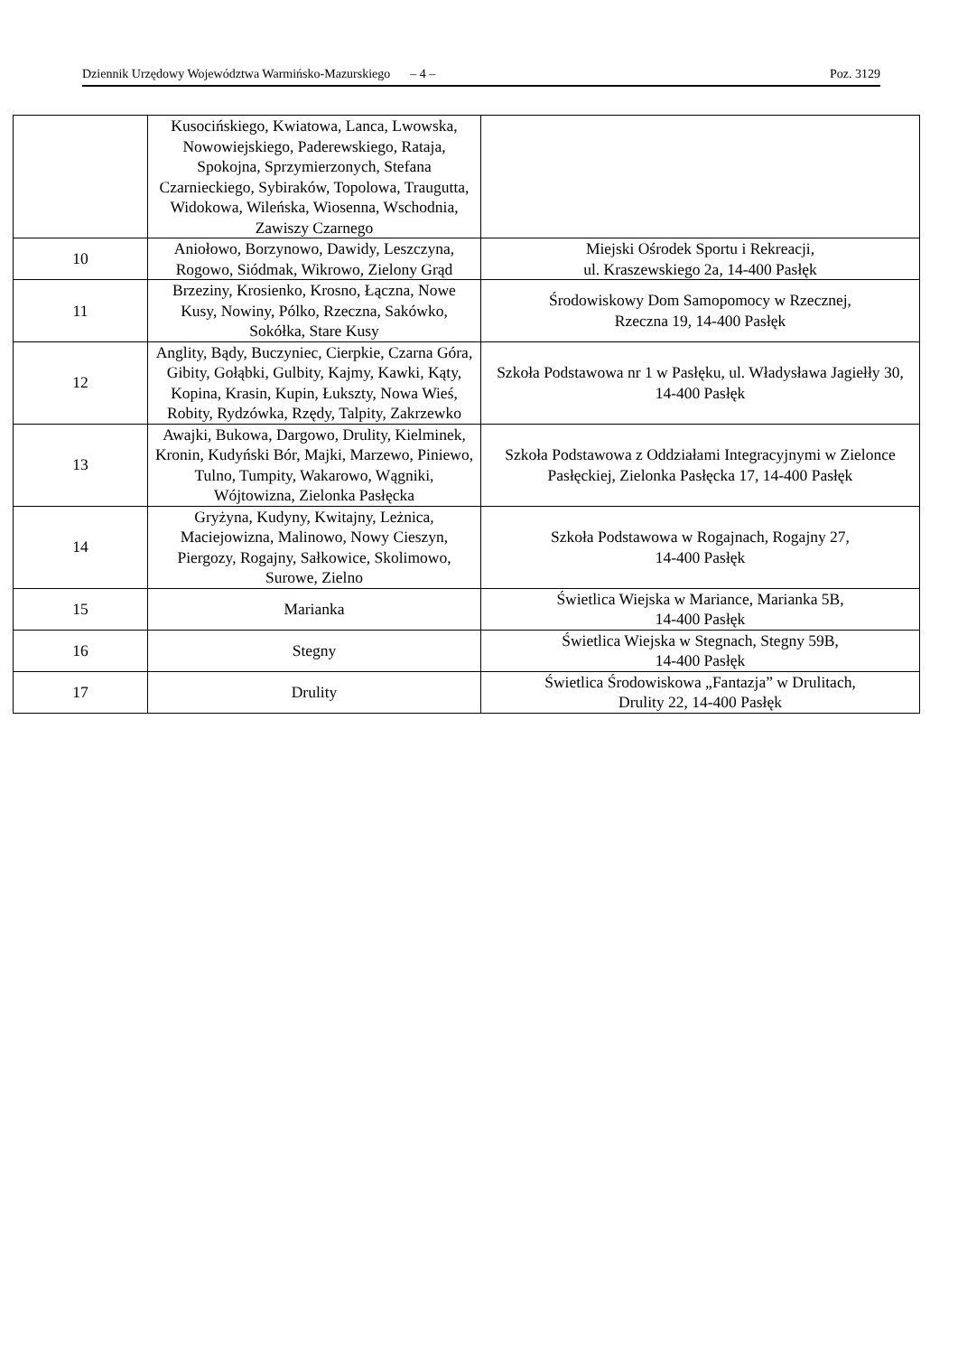Dziennik Urzędowy Województwa Warmińsko-Mazurskiego – 4 – Poz. 3129
| | Kusocińskiego, Kwiatowa, Lanca, Lwowska, Nowowiejskiego, Paderewskiego, Rataja, Spokojna, Sprzymierzonych, Stefana Czarnieckiego, Sybiraków, Topolowa, Traugutta, Widokowa, Wileńska, Wiosenna, Wschodnia, Zawiszy Czarnego | |
| 10 | Aniołowo, Borzynowo, Dawidy, Leszczyna, Rogowo, Siódmak, Wikrowo, Zielony Grąd | Miejski Ośrodek Sportu i Rekreacji, ul. Kraszewskiego 2a, 14-400 Pasłęk |
| 11 | Brzeziny, Krosienko, Krosno, Łączna, Nowe Kusy, Nowiny, Pólko, Rzeczna, Sakówko, Sokółka, Stare Kusy | Środowiskowy Dom Samopomocy w Rzecznej, Rzeczna 19, 14-400 Pasłęk |
| 12 | Anglity, Bądy, Buczyniec, Cierpkie, Czarna Góra, Gibity, Gołąbki, Gulbity, Kajmy, Kawki, Kąty, Kopina, Krasin, Kupin, Łukszty, Nowa Wieś, Robity, Rydzówka, Rzędy, Talpity, Zakrzewko | Szkoła Podstawowa nr 1 w Pasłęku, ul. Władysława Jagiełły 30, 14-400 Pasłęk |
| 13 | Awajki, Bukowa, Dargowo, Drulity, Kielminek, Kronin, Kudyński Bór, Majki, Marzewo, Piniewo, Tulno, Tumpity, Wakarowo, Wągniki, Wójtowizna, Zielonka Pasłęcka | Szkoła Podstawowa z Oddziałami Integracyjnymi w Zielonce Pasłęckiej, Zielonka Pasłęcka 17, 14-400 Pasłęk |
| 14 | Gryżyna, Kudyny, Kwitajny, Leżnica, Maciejowizna, Malinowo, Nowy Cieszyn, Piergozy, Rogajny, Sałkowice, Skolimowo, Surowe, Zielno | Szkoła Podstawowa w Rogajnach, Rogajny 27, 14-400 Pasłęk |
| 15 | Marianka | Świetlica Wiejska w Mariance, Marianka 5B, 14-400 Pasłęk |
| 16 | Stegny | Świetlica Wiejska w Stegnach, Stegny 59B, 14-400 Pasłęk |
| 17 | Drulity | Świetlica Środowiskowa „Fantazja” w Drulitach, Drulity 22, 14-400 Pasłęk |